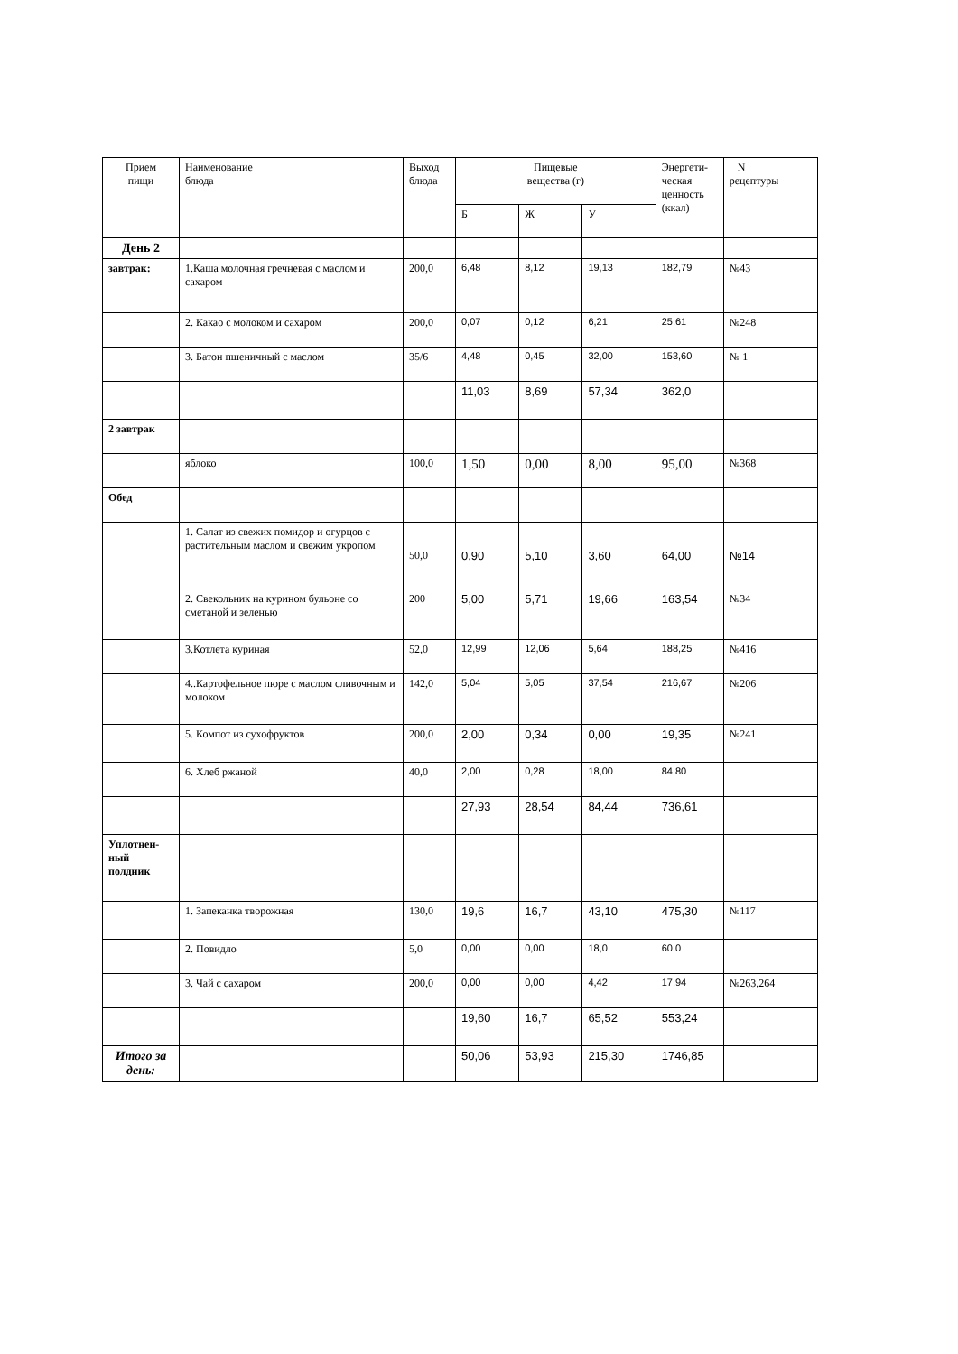| Прием пищи | Наименование блюда | Выход блюда | Пищевые вещества (г) | | | Энергети- ческая ценность (ккал) | N рецептуры |
| --- | --- | --- | --- | --- | --- | --- | --- |
| | | | Б | Ж | У | | |
| День 2 | | | | | | | |
| завтрак: | 1.Каша молочная гречневая с маслом и сахаром | 200,0 | 6,48 | 8,12 | 19,13 | 182,79 | №43 |
| | 2. Какао с молоком и сахаром | 200,0 | 0,07 | 0,12 | 6,21 | 25,61 | №248 |
| | 3. Батон пшеничный с маслом | 35/6 | 4,48 | 0,45 | 32,00 | 153,60 | № 1 |
| | | | 11,03 | 8,69 | 57,34 | 362,0 | |
| 2 завтрак | | | | | | | |
| | яблоко | 100,0 | 1,50 | 0,00 | 8,00 | 95,00 | №368 |
| Обед | | | | | | | |
| | 1. Салат из свежих помидор и огурцов с растительным маслом и свежим укропом | 50,0 | 0,90 | 5,10 | 3,60 | 64,00 | №14 |
| | 2. Свекольник на курином бульоне со сметаной и зеленью | 200 | 5,00 | 5,71 | 19,66 | 163,54 | №34 |
| | 3.Котлета куриная | 52,0 | 12,99 | 12,06 | 5,64 | 188,25 | №416 |
| | 4..Картофельное пюре с маслом сливочным и молоком | 142,0 | 5,04 | 5,05 | 37,54 | 216,67 | №206 |
| | 5. Компот из сухофруктов | 200,0 | 2,00 | 0,34 | 0,00 | 19,35 | №241 |
| | 6. Хлеб ржаной | 40,0 | 2,00 | 0,28 | 18,00 | 84,80 | |
| | | | 27,93 | 28,54 | 84,44 | 736,61 | |
| Уплотнен- ный полдник | | | | | | | |
| | 1. Запеканка творожная | 130,0 | 19,6 | 16,7 | 43,10 | 475,30 | №117 |
| | 2. Повидло | 5,0 | 0,00 | 0,00 | 18,0 | 60,0 | |
| | 3. Чай с сахаром | 200,0 | 0,00 | 0,00 | 4,42 | 17,94 | №263,264 |
| | | | 19,60 | 16,7 | 65,52 | 553,24 | |
| Итого за день: | | | 50,06 | 53,93 | 215,30 | 1746,85 | |